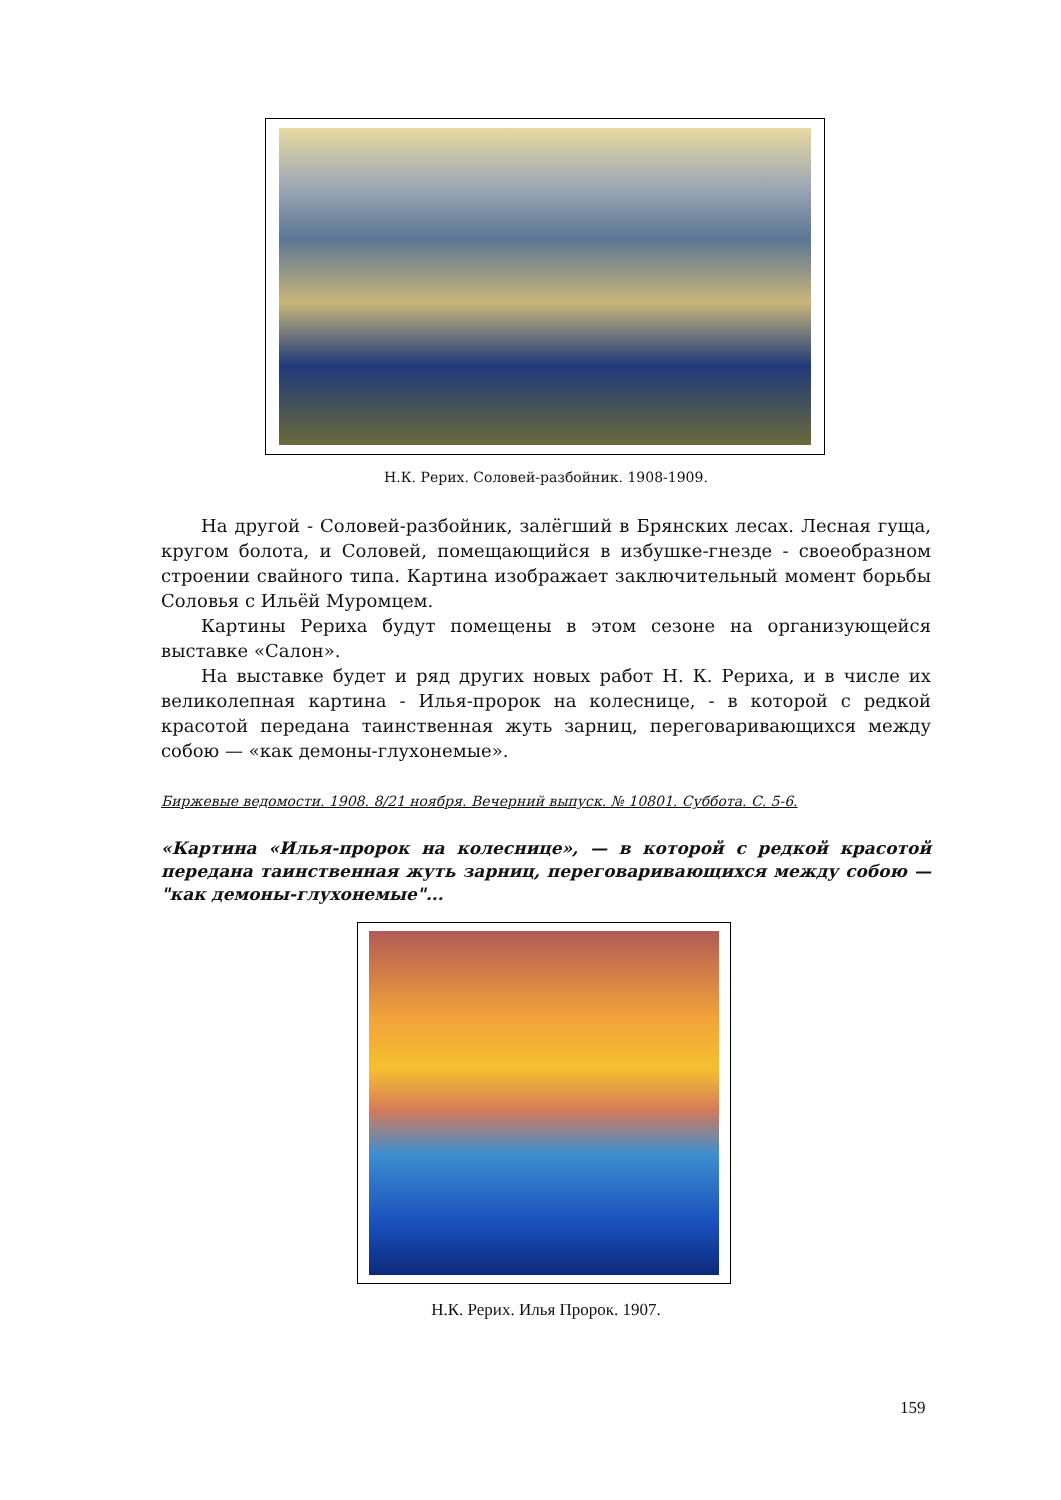Н.К. Рерих. Соловей-разбойник. 1908-1909.
На другой - Соловей-разбойник, залёгший в Брянских лесах. Лесная гуща, кругом болота, и Соловей, помещающийся в избушке-гнезде - своеобразном строении свайного типа. Картина изображает заключительный момент борьбы Соловья с Ильёй Муромцем.
Картины Рериха будут помещены в этом сезоне на организующейся выставке «Салон».
На выставке будет и ряд других новых работ Н. К. Рериха, и в числе их великолепная картина - Илья-пророк на колеснице, - в которой с редкой красотой передана таинственная жуть зарниц, переговаривающихся между собою — «как демоны-глухонемые».
Биржевые ведомости. 1908. 8/21 ноября. Вечерний выпуск. № 10801. Суббота. С. 5-6.
«Картина «Илья-пророк на колеснице», — в которой с редкой красотой передана таинственная жуть зарниц, переговаривающихся между собою — "как демоны-глухонемые"...
Н.К. Рерих. Илья Пророк. 1907.
159